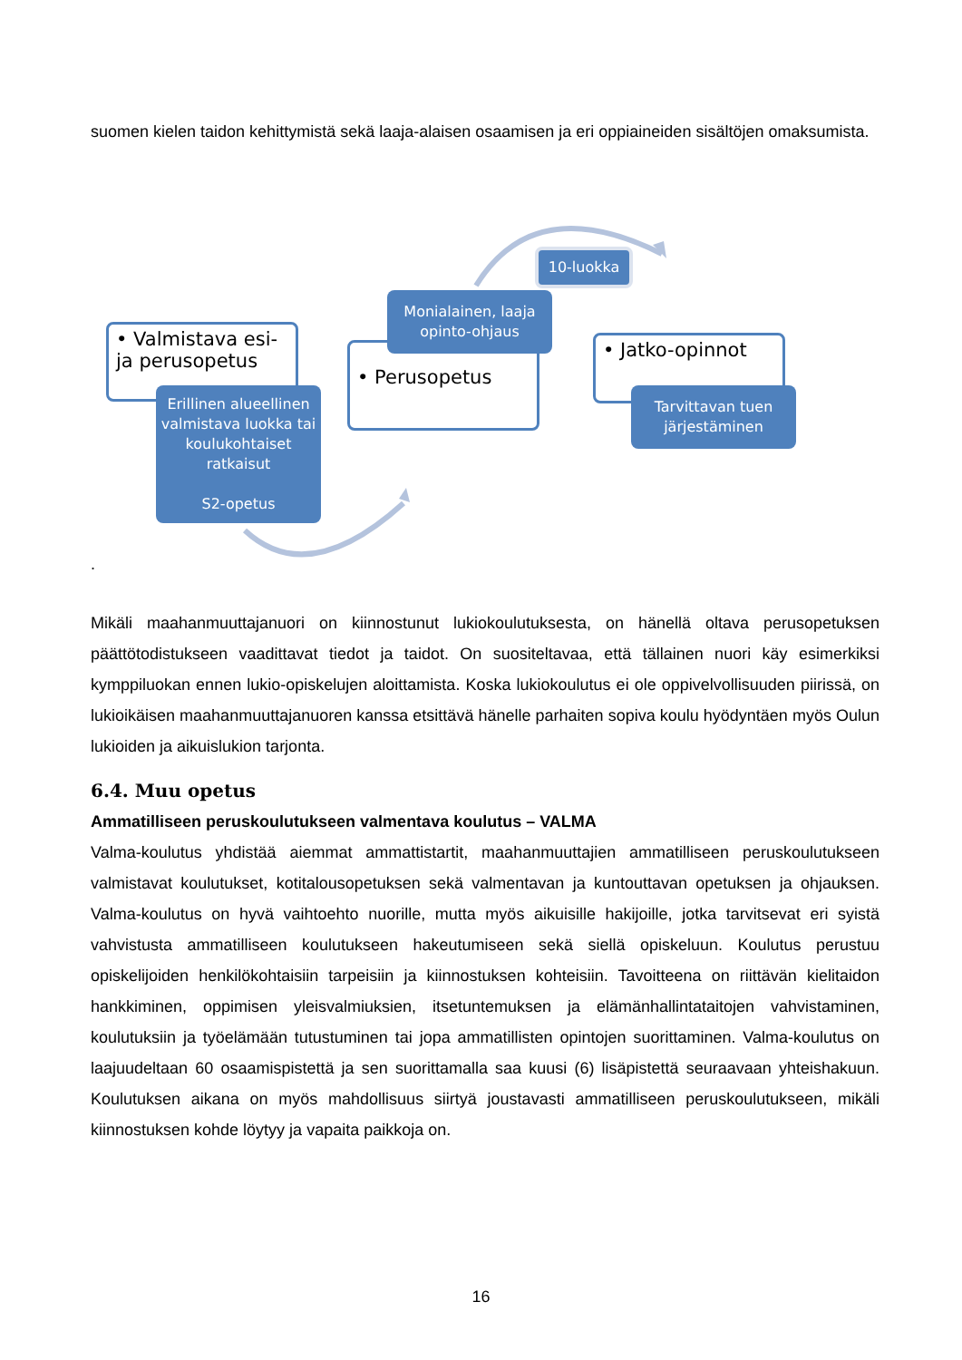suomen kielen taidon kehittymistä sekä laaja-alaisen osaamisen ja eri oppiaineiden sisältöjen omaksumista.
• Valmistava esi- ja perusopetus
Erillinen alueellinen valmistava luokka tai koulukohtaiset ratkaisut
S2-opetus
• Perusopetus
Monialainen, laaja opinto-ohjaus
10-luokka
• Jatko-opinnot
Tarvittavan tuen järjestäminen
.
Mikäli maahanmuuttajanuori on kiinnostunut lukiokoulutuksesta, on hänellä oltava perusopetuksen päättötodistukseen vaadittavat tiedot ja taidot. On suositeltavaa, että tällainen nuori käy esimerkiksi kymppiluokan ennen lukio-opiskelujen aloittamista. Koska lukiokoulutus ei ole oppivelvollisuuden piirissä, on lukioikäisen maahanmuuttajanuoren kanssa etsittävä hänelle parhaiten sopiva koulu hyödyntäen myös Oulun lukioiden ja aikuislukion tarjonta.
6.4. Muu opetus
Ammatilliseen peruskoulutukseen valmentava koulutus – VALMA
Valma-koulutus yhdistää aiemmat ammattistartit, maahanmuuttajien ammatilliseen peruskoulutukseen valmistavat koulutukset, kotitalousopetuksen sekä valmentavan ja kuntouttavan opetuksen ja ohjauksen. Valma-koulutus on hyvä vaihtoehto nuorille, mutta myös aikuisille hakijoille, jotka tarvitsevat eri syistä vahvistusta ammatilliseen koulutukseen hakeutumiseen sekä siellä opiskeluun. Koulutus perustuu opiskelijoiden henkilökohtaisiin tarpeisiin ja kiinnostuksen kohteisiin. Tavoitteena on riittävän kielitaidon hankkiminen, oppimisen yleisvalmiuksien, itsetuntemuksen ja elämänhallintataitojen vahvistaminen, koulutuksiin ja työelämään tutustuminen tai jopa ammatillisten opintojen suorittaminen. Valma-koulutus on laajuudeltaan 60 osaamispistettä ja sen suorittamalla saa kuusi (6) lisäpistettä seuraavaan yhteishakuun. Koulutuksen aikana on myös mahdollisuus siirtyä joustavasti ammatilliseen peruskoulutukseen, mikäli kiinnostuksen kohde löytyy ja vapaita paikkoja on.
16